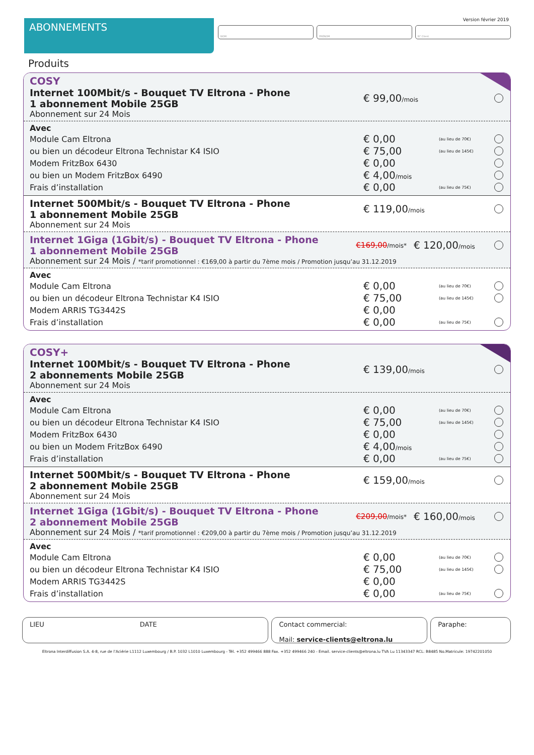Version février 2019
ABONNEMENTS
NOM PRÉNOM N° Client
Produits
COSY
Internet 100Mbit/s - Bouquet TV Eltrona - Phone
1 abonnement Mobile 25GB
€ 99,00/mois
Abonnement sur 24 Mois
Avec
Module Cam Eltrona
€ 0,00
(au lieu de 70€)
ou bien un décodeur Eltrona Technistar K4 ISIO
€ 75,00
(au lieu de 145€)
Modem FritzBox 6430
€ 0,00
ou bien un Modem FritzBox 6490
€ 4,00/mois
Frais d’installation
€ 0,00
(au lieu de 75€)
Internet 500Mbit/s - Bouquet TV Eltrona - Phone
1 abonnement Mobile 25GB
€ 119,00/mois
Abonnement sur 24 Mois
Internet 1Giga (1Gbit/s) - Bouquet TV Eltrona - Phone
1 abonnement Mobile 25GB
€169,00/mois*
€ 120,00/mois
Abonnement sur 24 Mois / *tarif promotionnel : €169,00 à partir du 7ème mois / Promotion jusqu’au 31.12.2019
Avec
Module Cam Eltrona
€ 0,00
(au lieu de 70€)
ou bien un décodeur Eltrona Technistar K4 ISIO
€ 75,00
(au lieu de 145€)
Modem ARRIS TG3442S
€ 0,00
Frais d’installation
€ 0,00
(au lieu de 75€)
COSY+
Internet 100Mbit/s - Bouquet TV Eltrona - Phone
2 abonnements Mobile 25GB
€ 139,00/mois
Abonnement sur 24 Mois
Avec
Module Cam Eltrona
€ 0,00
(au lieu de 70€)
ou bien un décodeur Eltrona Technistar K4 ISIO
€ 75,00
(au lieu de 145€)
Modem FritzBox 6430
€ 0,00
ou bien un Modem FritzBox 6490
€ 4,00/mois
Frais d’installation
€ 0,00
(au lieu de 75€)
Internet 500Mbit/s - Bouquet TV Eltrona - Phone
2 abonnement Mobile 25GB
€ 159,00/mois
Abonnement sur 24 Mois
Internet 1Giga (1Gbit/s) - Bouquet TV Eltrona - Phone
2 abonnement Mobile 25GB
€209,00/mois*
€ 160,00/mois
Abonnement sur 24 Mois / *tarif promotionnel : €209,00 à partir du 7ème mois / Promotion jusqu’au 31.12.2019
Avec
Module Cam Eltrona
€ 0,00
(au lieu de 70€)
ou bien un décodeur Eltrona Technistar K4 ISIO
€ 75,00
(au lieu de 145€)
Modem ARRIS TG3442S
€ 0,00
Frais d’installation
€ 0,00
(au lieu de 75€)
LIEU DATE Contact commercial:
Mail: service-clients@eltrona.lu
Paraphe:
Eltrona Interdiffusion S.A. 4-8, rue de l’Aciérie L1112 Luxembourg / B.P. 1032 L1010 Luxembourg - Tél. +352 499466 888 Fax. +352 499466 240 - Email. service-clients@eltrona.lu TVA Lu 11343347 RCL: B8485 No.Matricule: 19742201050